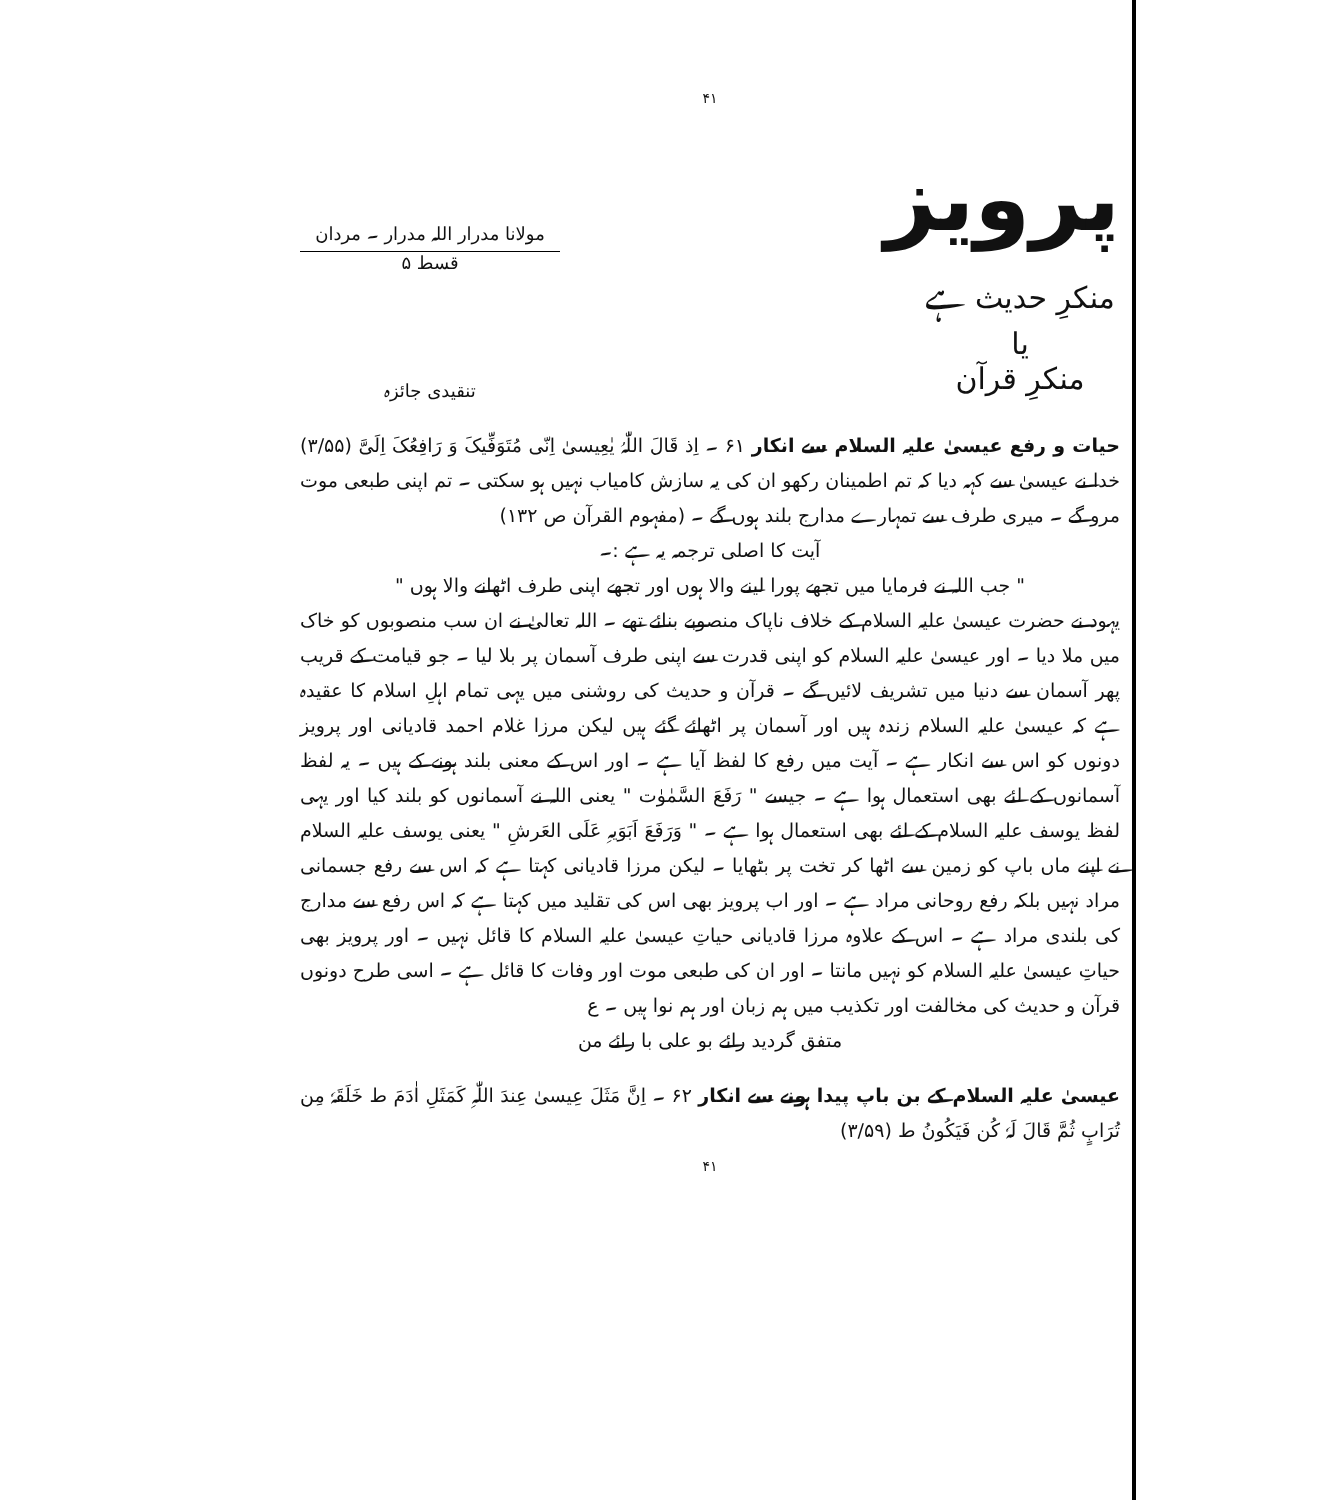۴۱
پرویز
منکرِ حدیث ہے
یا
منکرِ قرآن
مولانا مدرار اللہ مدرار ۔ مردان
قسط ۵
تنقیدی جائزہ
حیات و رفع عیسیٰ علیہ السلام سے انکار ۶۱ ۔ اِذ قَالَ اللّٰہُ یٰعِیسیٰ اِنّی مُتَوَفِّیکَ وَ رَافِعُکَ اِلَیَّ (۳/۵۵) خدا نے عیسیٰ سے کہہ دیا کہ تم اطمینان رکھو ان کی یہ سازش کامیاب نہیں ہو سکتی ۔ تم اپنی طبعی موت مرو گے ۔ میری طرف سے تمہارے مدارج بلند ہوں گے ۔ (مفہوم القرآن ص ۱۳۲)
آیت کا اصلی ترجمہ یہ ہے :۔
" جب اللہ نے فرمایا میں تجھے پورا لینے والا ہوں اور تجھے اپنی طرف اٹھانے والا ہوں "
یہود نے حضرت عیسیٰ علیہ السلام کے خلاف ناپاک منصوبے بنائے تھے ۔ اللہ تعالیٰ نے ان سب منصوبوں کو خاک میں ملا دیا ۔ اور عیسیٰ علیہ السلام کو اپنی قدرت سے اپنی طرف آسمان پر بلا لیا ۔ جو قیامت کے قریب پھر آسمان سے دنیا میں تشریف لائیں گے ۔ قرآن و حدیث کی روشنی میں یہی تمام اہلِ اسلام کا عقیدہ ہے کہ عیسیٰ علیہ السلام زندہ ہیں اور آسمان پر اٹھائے گئے ہیں لیکن مرزا غلام احمد قادیانی اور پرویز دونوں کو اس سے انکار ہے ۔ آیت میں رفع کا لفظ آیا ہے ۔ اور اس کے معنی بلند ہونے کے ہیں ۔ یہ لفظ آسمانوں کے لئے بھی استعمال ہوا ہے ۔ جیسے " رَفَعَ السَّمٰوٰت " یعنی اللہ نے آسمانوں کو بلند کیا اور یہی لفظ یوسف علیہ السلام کے لئے بھی استعمال ہوا ہے ۔ " وَرَفَعَ اَبَوَیہِ عَلَی العَرشِ " یعنی یوسف علیہ السلام نے اپنے ماں باپ کو زمین سے اٹھا کر تخت پر بٹھایا ۔ لیکن مرزا قادیانی کہتا ہے کہ اس سے رفع جسمانی مراد نہیں بلکہ رفع روحانی مراد ہے ۔ اور اب پرویز بھی اس کی تقلید میں کہتا ہے کہ اس رفع سے مدارج کی بلندی مراد ہے ۔ اس کے علاوہ مرزا قادیانی حیاتِ عیسیٰ علیہ السلام کا قائل نہیں ۔ اور پرویز بھی حیاتِ عیسیٰ علیہ السلام کو نہیں مانتا ۔ اور ان کی طبعی موت اور وفات کا قائل ہے ۔ اسی طرح دونوں قرآن و حدیث کی مخالفت اور تکذیب میں ہم زبان اور ہم نوا ہیں ۔ ع
متفق گردید رائے بو علی با رائے من
عیسیٰ علیہ السلام کے بن باپ پیدا ہونے سے انکار ۶۲ ۔ اِنَّ مَثَلَ عِیسیٰ عِندَ اللّٰہِ کَمَثَلِ اٰدَمَ ط خَلَقَہٗ مِن تُرَابٍ ثُمَّ قَالَ لَہٗ کُن فَیَکُونُ ط (۳/۵۹)
۴۱